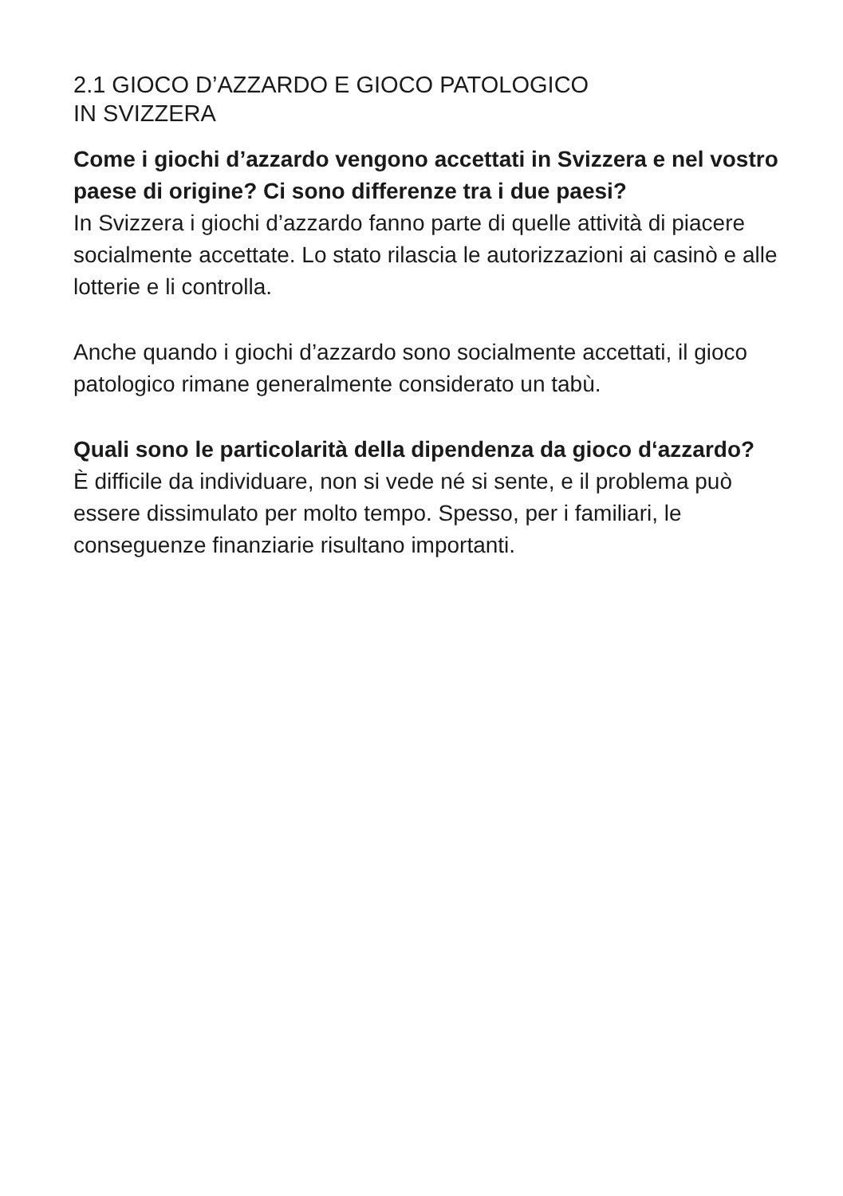2.1 GIOCO D’AZZARDO E GIOCO PATOLOGICO
IN SVIZZERA
Come i giochi d’azzardo vengono accettati in Svizzera e nel vostro paese di origine? Ci sono differenze tra i due paesi?
In Svizzera i giochi d’azzardo fanno parte di quelle attività di piacere socialmente accettate. Lo stato rilascia le autorizzazioni ai casinò e alle lotterie e li controlla.
Anche quando i giochi d’azzardo sono socialmente accettati, il gioco patologico rimane generalmente considerato un tabù.
Quali sono le particolarità della dipendenza da gioco d‘azzardo?
È difficile da individuare, non si vede né si sente, e il problema può essere dissimulato per molto tempo. Spesso, per i familiari, le conseguenze finanziarie risultano importanti.